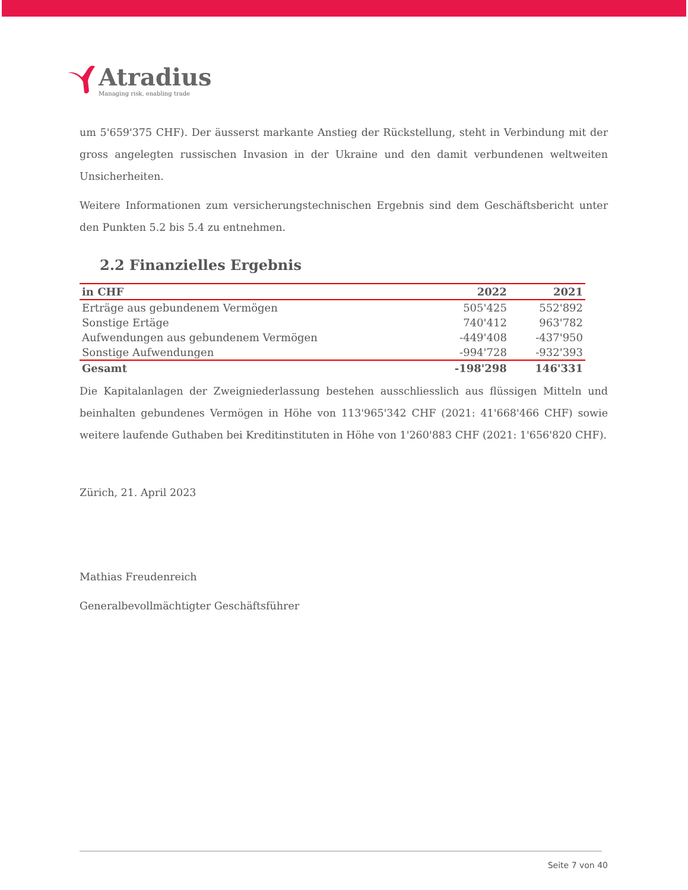Atradius
Managing risk, enabling trade
um 5'659'375 CHF). Der äusserst markante Anstieg der Rückstellung, steht in Verbindung mit der gross angelegten russischen Invasion in der Ukraine und den damit verbundenen weltweiten Unsicherheiten.
Weitere Informationen zum versicherungstechnischen Ergebnis sind dem Geschäftsbericht unter den Punkten 5.2 bis 5.4 zu entnehmen.
2.2 Finanzielles Ergebnis
| in CHF | 2022 | 2021 |
| --- | --- | --- |
| Erträge aus gebundenem Vermögen | 505'425 | 552'892 |
| Sonstige Ertäge | 740'412 | 963'782 |
| Aufwendungen aus gebundenem Vermögen | -449'408 | -437'950 |
| Sonstige Aufwendungen | -994'728 | -932'393 |
| Gesamt | -198'298 | 146'331 |
Die Kapitalanlagen der Zweigniederlassung bestehen ausschliesslich aus flüssigen Mitteln und beinhalten gebundenes Vermögen in Höhe von 113'965'342 CHF (2021: 41'668'466 CHF) sowie weitere laufende Guthaben bei Kreditinstituten in Höhe von 1'260'883 CHF (2021: 1'656'820 CHF).
Zürich, 21. April 2023
Mathias Freudenreich
Generalbevollmächtigter Geschäftsführer
Seite 7 von 40